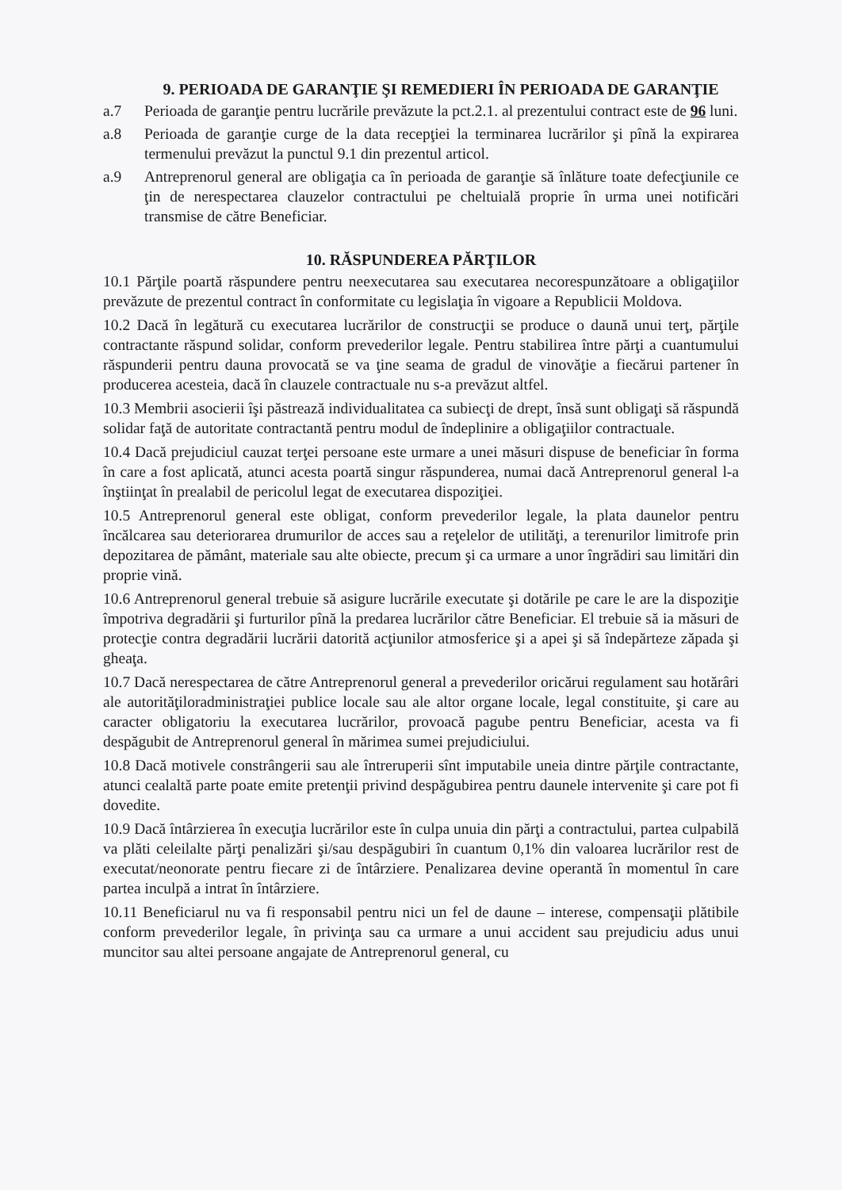9. PERIOADA DE GARANŢIE ŞI REMEDIERI ÎN PERIOADA DE GARANŢIE
a.7 Perioada de garanţie pentru lucrările prevăzute la pct.2.1. al prezentului contract este de 96 luni.
a.8 Perioada de garanţie curge de la data recepţiei la terminarea lucrărilor şi pînă la expirarea termenului prevăzut la punctul 9.1 din prezentul articol.
a.9 Antreprenorul general are obligaţia ca în perioada de garanţie să înlăture toate defecţiunile ce ţin de nerespectarea clauzelor contractului pe cheltuială proprie în urma unei notificări transmise de către Beneficiar.
10. RĂSPUNDEREA PĂRŢILOR
10.1 Părţile poartă răspundere pentru neexecutarea sau executarea necorespunzătoare a obligaţiilor prevăzute de prezentul contract în conformitate cu legislaţia în vigoare a Republicii Moldova.
10.2 Dacă în legătură cu executarea lucrărilor de construcţii se produce o daună unui terţ, părţile contractante răspund solidar, conform prevederilor legale. Pentru stabilirea între părţi a cuantumului răspunderii pentru dauna provocată se va ţine seama de gradul de vinovăţie a fiecărui partener în producerea acesteia, dacă în clauzele contractuale nu s-a prevăzut altfel.
10.3 Membrii asocierii îşi păstrează individualitatea ca subiecţi de drept, însă sunt obligaţi să răspundă solidar faţă de autoritate contractantă pentru modul de îndeplinire a obligaţiilor contractuale.
10.4 Dacă prejudiciul cauzat terţei persoane este urmare a unei măsuri dispuse de beneficiar în forma în care a fost aplicată, atunci acesta poartă singur răspunderea, numai dacă Antreprenorul general l-a înştiinţat în prealabil de pericolul legat de executarea dispoziţiei.
10.5 Antreprenorul general este obligat, conform prevederilor legale, la plata daunelor pentru încălcarea sau deteriorarea drumurilor de acces sau a reţelelor de utilităţi, a terenurilor limitrofe prin depozitarea de pământ, materiale sau alte obiecte, precum şi ca urmare a unor îngrădiri sau limitări din proprie vină.
10.6 Antreprenorul general trebuie să asigure lucrările executate şi dotările pe care le are la dispoziţie împotriva degradării şi furturilor pînă la predarea lucrărilor către Beneficiar. El trebuie să ia măsuri de protecţie contra degradării lucrării datorită acţiunilor atmosferice şi a apei şi să îndepărteze zăpada şi gheaţa.
10.7 Dacă nerespectarea de către Antreprenorul general a prevederilor oricărui regulament sau hotărâri ale autorităţiloradministraţiei publice locale sau ale altor organe locale, legal constituite, şi care au caracter obligatoriu la executarea lucrărilor, provoacă pagube pentru Beneficiar, acesta va fi despăgubit de Antreprenorul general în mărimea sumei prejudiciului.
10.8 Dacă motivele constrângerii sau ale întreruperii sînt imputabile uneia dintre părţile contractante, atunci cealaltă parte poate emite pretenţii privind despăgubirea pentru daunele intervenite şi care pot fi dovedite.
10.9 Dacă întârzierea în execuţia lucrărilor este în culpa unuia din părţi a contractului, partea culpabilă va plăti celeilalte părţi penalizări şi/sau despăgubiri în cuantum 0,1% din valoarea lucrărilor rest de executat/neonorate pentru fiecare zi de întârziere. Penalizarea devine operantă în momentul în care partea inculpă a intrat în întârziere.
10.11 Beneficiarul nu va fi responsabil pentru nici un fel de daune – interese, compensaţii plătibile conform prevederilor legale, în privinţa sau ca urmare a unui accident sau prejudiciu adus unui muncitor sau altei persoane angajate de Antreprenorul general, cu